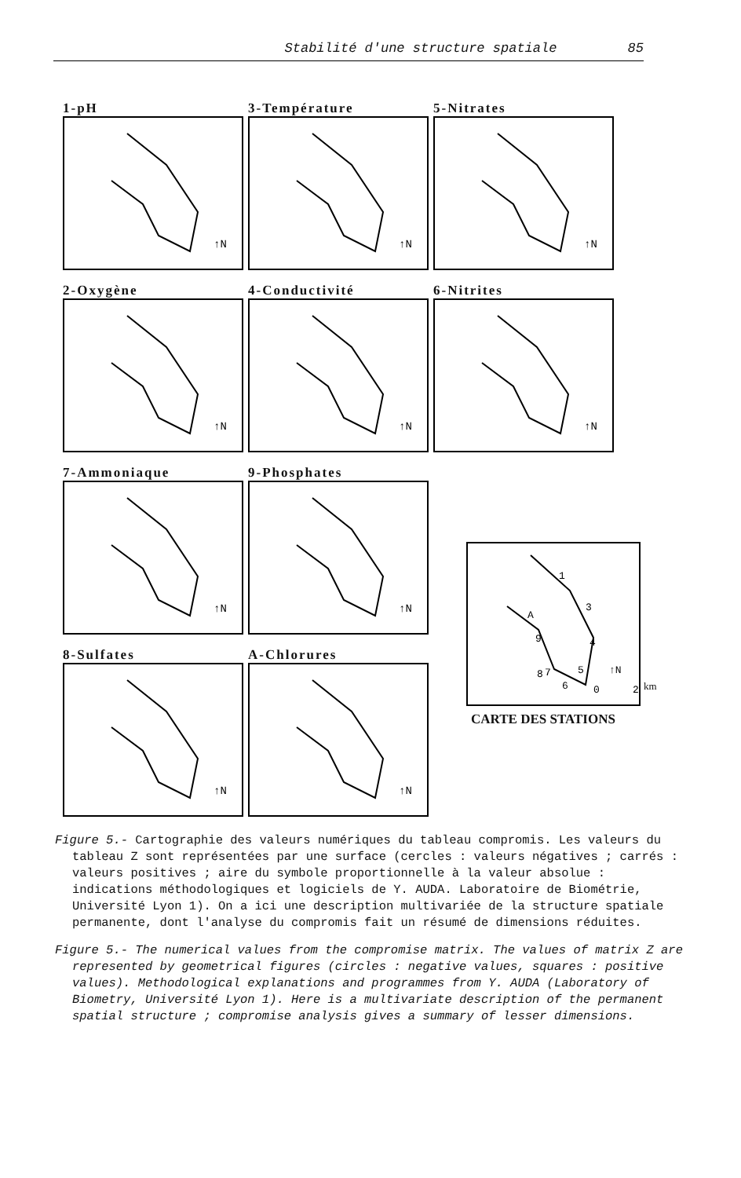Stabilité d'une structure spatiale 85
1-pH
↑N
3-Température
↑N
5-Nitrates
↑N
2-Oxygène
↑N
4-Conductivité
↑N
6-Nitrites
↑N
7-Ammoniaque
↑N
9-Phosphates
↑N
8-Sulfates
↑N
A-Chlorures
↑N
1
3
A
4
9
8
7
5
6
↑N
0
2
CARTE DES STATIONS
km
Figure 5.- Cartographie des valeurs numériques du tableau compromis. Les valeurs du tableau Z sont représentées par une surface (cercles : valeurs négatives ; carrés : valeurs positives ; aire du symbole proportionnelle à la valeur absolue : indications méthodologiques et logiciels de Y. AUDA. Laboratoire de Biométrie, Université Lyon 1). On a ici une description multivariée de la structure spatiale permanente, dont l'analyse du compromis fait un résumé de dimensions réduites.
Figure 5.- The numerical values from the compromise matrix. The values of matrix Z are represented by geometrical figures (circles : negative values, squares : positive values). Methodological explanations and programmes from Y. AUDA (Laboratory of Biometry, Université Lyon 1). Here is a multivariate description of the permanent spatial structure ; compromise analysis gives a summary of lesser dimensions.